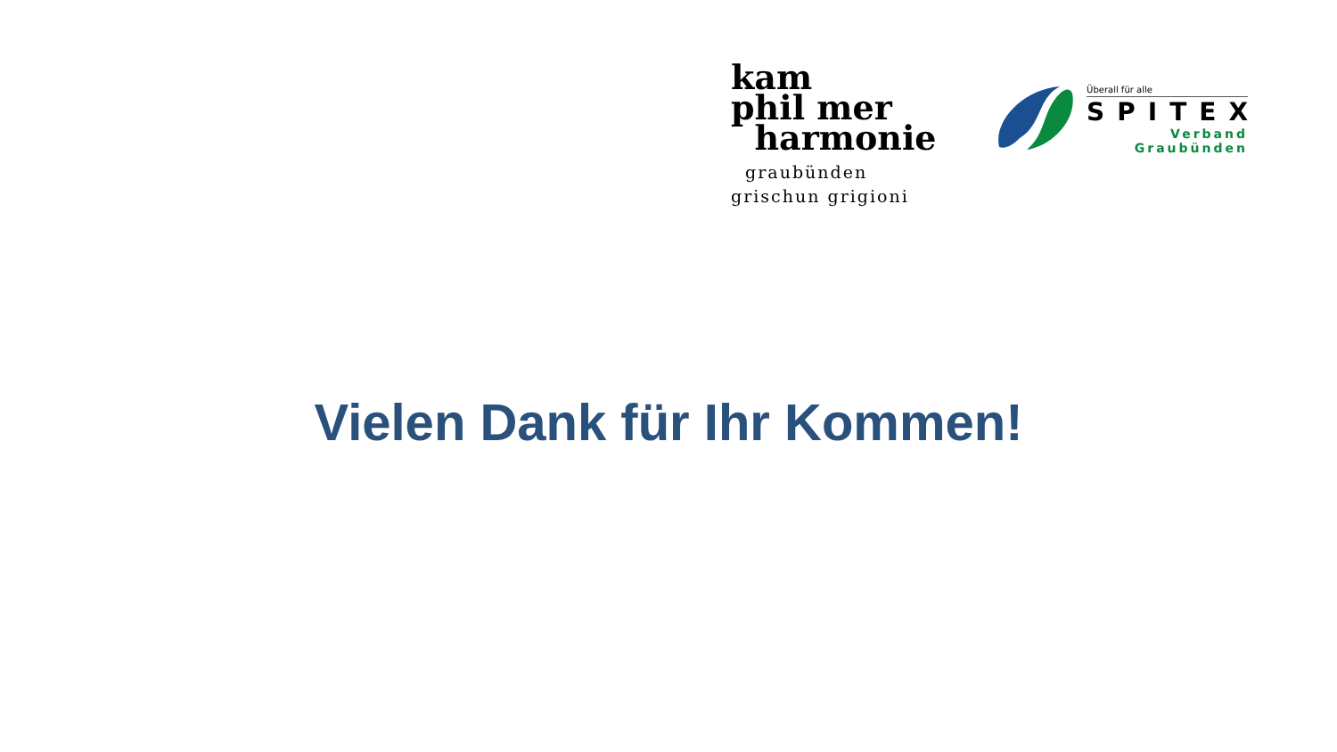kam
phil mer
harmonie
graubünden
grischun grigioni
Überall für alle
SPITEX
Verband
Graubünden
Vielen Dank für Ihr Kommen!